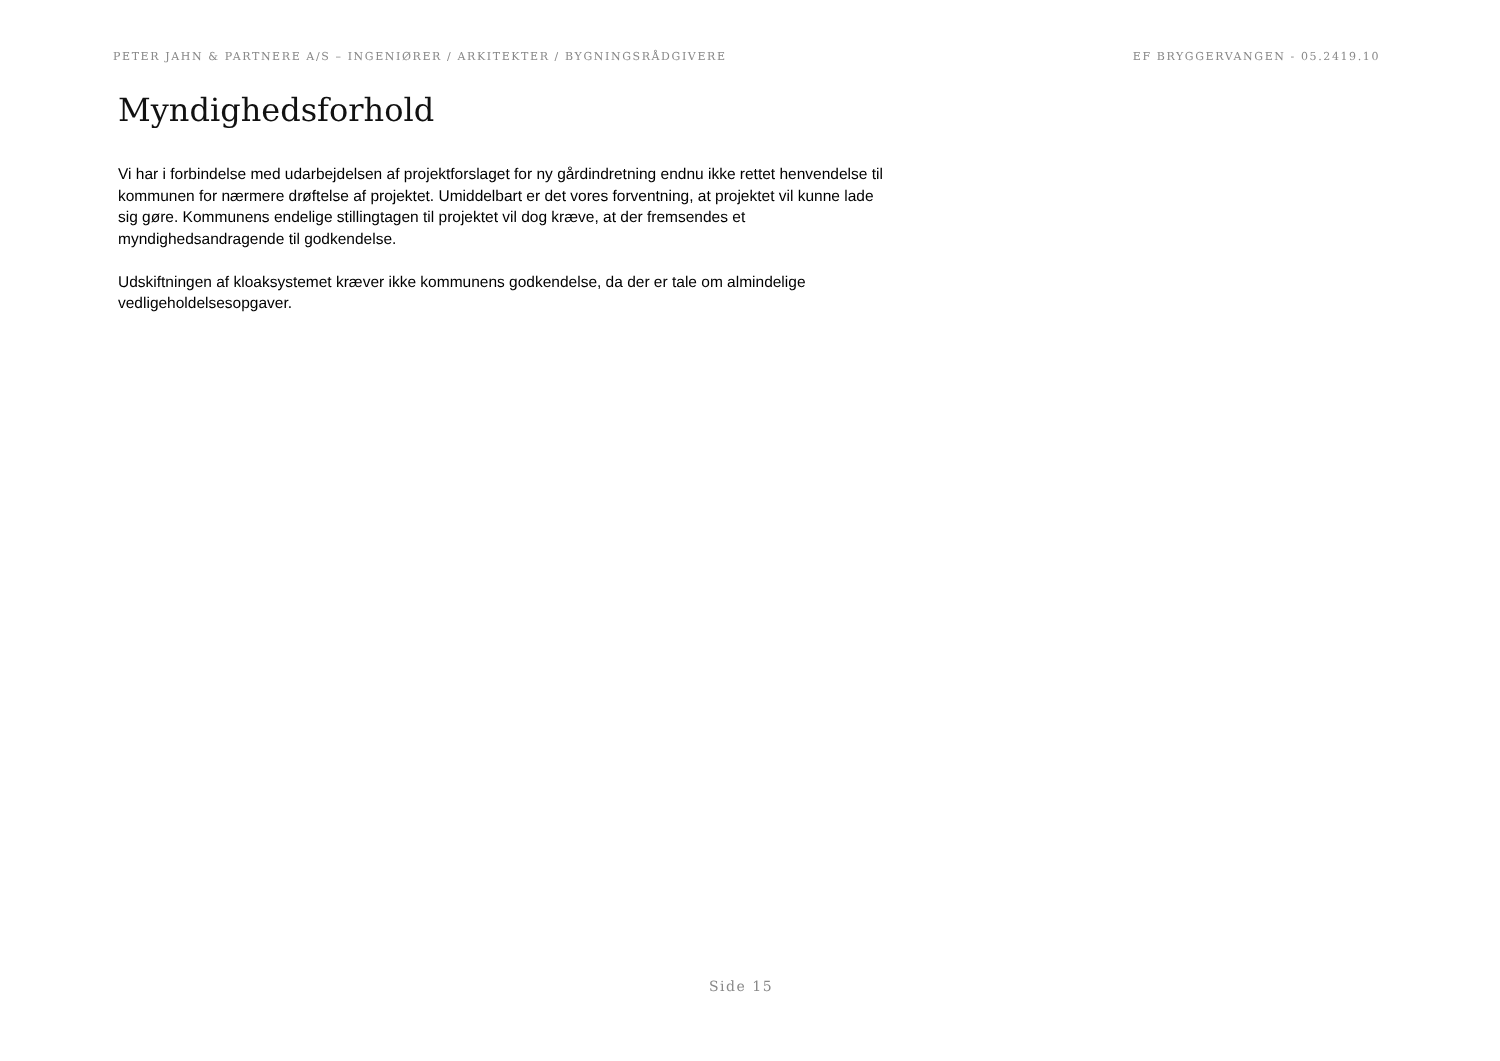PETER JAHN & PARTNERE A/S – INGENIØRER / ARKITEKTER / BYGNINGSRÅDGIVERE EF BRYGGERVANGEN - 05.2419.10
Myndighedsforhold
Vi har i forbindelse med udarbejdelsen af projektforslaget for ny gårdindretning endnu ikke rettet henvendelse til kommunen for nærmere drøftelse af projektet. Umiddelbart er det vores forventning, at projektet vil kunne lade sig gøre. Kommunens endelige stillingtagen til projektet vil dog kræve, at der fremsendes et myndighedsandragende til godkendelse.
Udskiftningen af kloaksystemet kræver ikke kommunens godkendelse, da der er tale om almindelige vedligeholdelsesopgaver.
Side 15